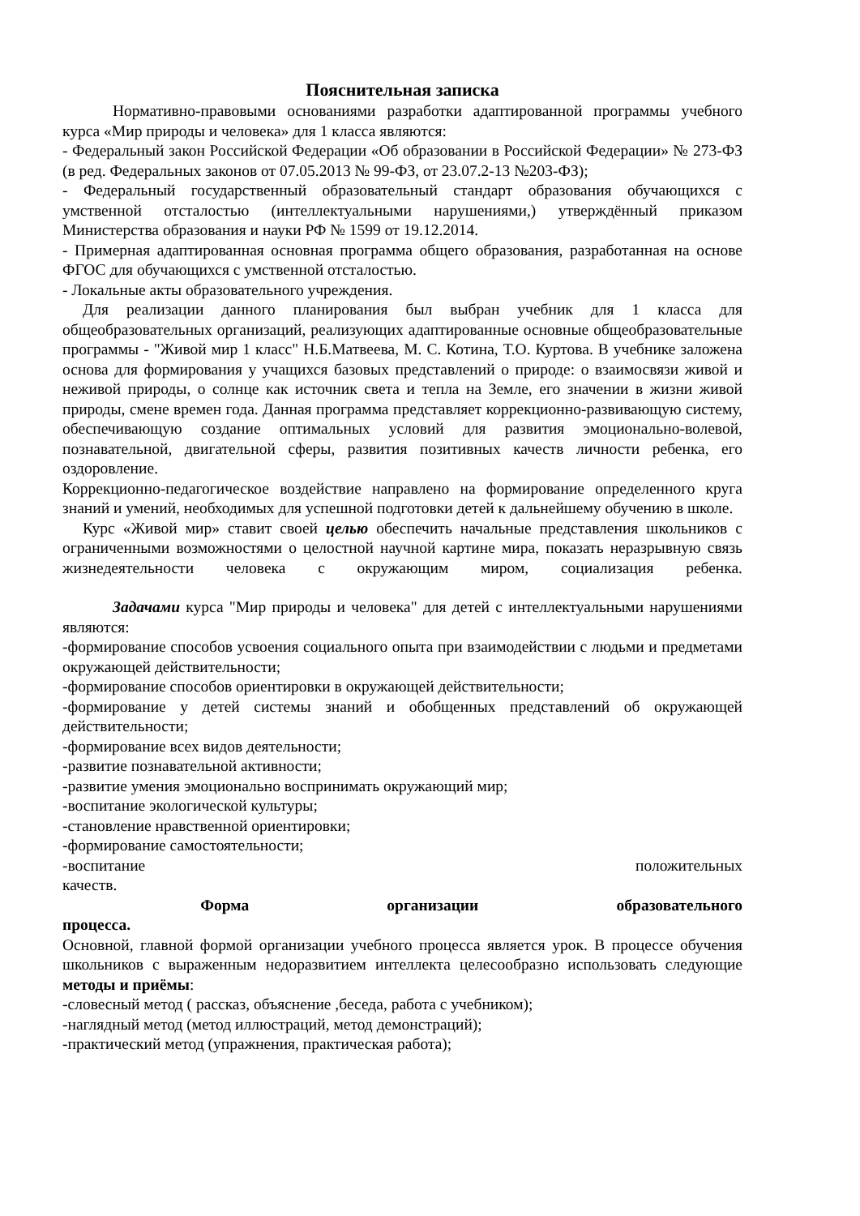Пояснительная записка
Нормативно-правовыми основаниями разработки адаптированной программы учебного курса «Мир природы и человека» для 1 класса являются:
- Федеральный закон Российской Федерации «Об образовании в Российской Федерации» № 273-ФЗ (в ред. Федеральных законов от 07.05.2013 № 99-ФЗ, от 23.07.2-13 №203-ФЗ);
- Федеральный государственный образовательный стандарт образования обучающихся с умственной отсталостью (интеллектуальными нарушениями,) утверждённый приказом Министерства образования и науки РФ № 1599 от 19.12.2014.
- Примерная адаптированная основная программа общего образования, разработанная на основе ФГОС для обучающихся с умственной отсталостью.
- Локальные акты образовательного учреждения.
Для реализации данного планирования был выбран учебник для 1 класса для общеобразовательных организаций, реализующих адаптированные основные общеобразовательные программы - "Живой мир 1 класс" Н.Б.Матвеева, М. С. Котина, Т.О. Куртова. В учебнике заложена основа для формирования у учащихся базовых представлений о природе: о взаимосвязи живой и неживой природы, о солнце как источник света и тепла на Земле, его значении в жизни живой природы, смене времен года. Данная программа представляет коррекционно-развивающую систему, обеспечивающую создание оптимальных условий для развития эмоционально-волевой, познавательной, двигательной сферы, развития позитивных качеств личности ребенка, его оздоровление.
Коррекционно-педагогическое воздействие направлено на формирование определенного круга знаний и умений, необходимых для успешной подготовки детей к дальнейшему обучению в школе.
Курс «Живой мир» ставит своей целью обеспечить начальные представления школьников с ограниченными возможностями о целостной научной картине мира, показать неразрывную связь жизнедеятельности человека с окружающим миром, социализация ребенка.
Задачами курса "Мир природы и человека" для детей с интеллектуальными нарушениями являются:
-формирование способов усвоения социального опыта при взаимодействии с людьми и предметами окружающей действительности;
-формирование способов ориентировки в окружающей действительности;
-формирование у детей системы знаний и обобщенных представлений об окружающей действительности;
-формирование всех видов деятельности;
-развитие познавательной активности;
-развитие умения эмоционально воспринимать окружающий мир;
-воспитание экологической культуры;
-становление нравственной ориентировки;
-формирование самостоятельности;
-воспитание положительных
качеств.
Форма организации образовательного
процесса.
Основной, главной формой организации учебного процесса является урок. В процессе обучения школьников с выраженным недоразвитием интеллекта целесообразно использовать следующие методы и приёмы:
-словесный метод ( рассказ, объяснение ,беседа, работа с учебником);
-наглядный метод (метод иллюстраций, метод демонстраций);
-практический метод (упражнения, практическая работа);